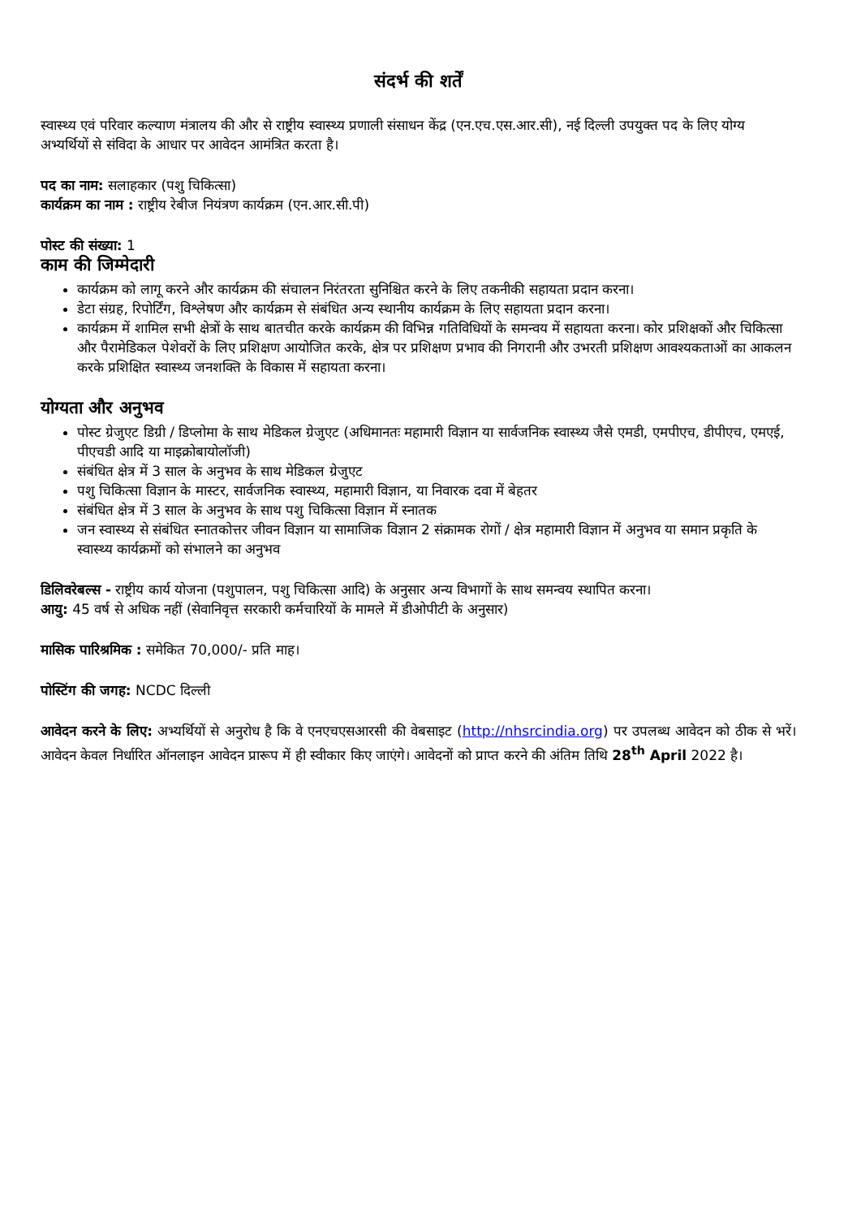संदर्भ की शर्तें
स्वास्थ्य एवं परिवार कल्याण मंत्रालय की और से राष्ट्रीय स्वास्थ्य प्रणाली संसाधन केंद्र (एन.एच.एस.आर.सी), नई दिल्ली उपयुक्त पद के लिए योग्य अभ्यर्थियों से संविदा के आधार पर आवेदन आमंत्रित करता है।
पद का नाम: सलाहकार (पशु चिकित्सा)
कार्यक्रम का नाम : राष्ट्रीय रेबीज नियंत्रण कार्यक्रम (एन.आर.सी.पी)
पोस्ट की संख्या: 1
काम की जिम्मेदारी
कार्यक्रम को लागू करने और कार्यक्रम की संचालन निरंतरता सुनिश्चित करने के लिए तकनीकी सहायता प्रदान करना।
डेटा संग्रह, रिपोर्टिंग, विश्लेषण और कार्यक्रम से संबंधित अन्य स्थानीय कार्यक्रम के लिए सहायता प्रदान करना।
कार्यक्रम में शामिल सभी क्षेत्रों के साथ बातचीत करके कार्यक्रम की विभिन्न गतिविधियों के समन्वय में सहायता करना। कोर प्रशिक्षकों और चिकित्सा और पैरामेडिकल पेशेवरों के लिए प्रशिक्षण आयोजित करके, क्षेत्र पर प्रशिक्षण प्रभाव की निगरानी और उभरती प्रशिक्षण आवश्यकताओं का आकलन करके प्रशिक्षित स्वास्थ्य जनशक्ति के विकास में सहायता करना।
योग्यता और अनुभव
पोस्ट ग्रेजुएट डिग्री / डिप्लोमा के साथ मेडिकल ग्रेजुएट (अधिमानतः महामारी विज्ञान या सार्वजनिक स्वास्थ्य जैसे एमडी, एमपीएच, डीपीएच, एमएई, पीएचडी आदि या माइक्रोबायोलॉजी)
संबंधित क्षेत्र में 3 साल के अनुभव के साथ मेडिकल ग्रेजुएट
पशु चिकित्सा विज्ञान के मास्टर, सार्वजनिक स्वास्थ्य, महामारी विज्ञान, या निवारक दवा में बेहतर
संबंधित क्षेत्र में 3 साल के अनुभव के साथ पशु चिकित्सा विज्ञान में स्नातक
जन स्वास्थ्य से संबंधित स्नातकोत्तर जीवन विज्ञान या सामाजिक विज्ञान 2 संक्रामक रोगों / क्षेत्र महामारी विज्ञान में अनुभव या समान प्रकृति के स्वास्थ्य कार्यक्रमों को संभालने का अनुभव
डिलिवरेबल्स - राष्ट्रीय कार्य योजना (पशुपालन, पशु चिकित्सा आदि) के अनुसार अन्य विभागों के साथ समन्वय स्थापित करना।
आयु: 45 वर्ष से अधिक नहीं (सेवानिवृत्त सरकारी कर्मचारियों के मामले में डीओपीटी के अनुसार)
मासिक पारिश्रमिक : समेकित 70,000/- प्रति माह।
पोस्टिंग की जगह: NCDC दिल्ली
आवेदन करने के लिए: अभ्यर्थियों से अनुरोध है कि वे एनएचएसआरसी की वेबसाइट (http://nhsrcindia.org) पर उपलब्ध आवेदन को ठीक से भरें। आवेदन केवल निर्धारित ऑनलाइन आवेदन प्रारूप में ही स्वीकार किए जाएंगे। आवेदनों को प्राप्त करने की अंतिम तिथि 28<sup>th</sup> April 2022 है।